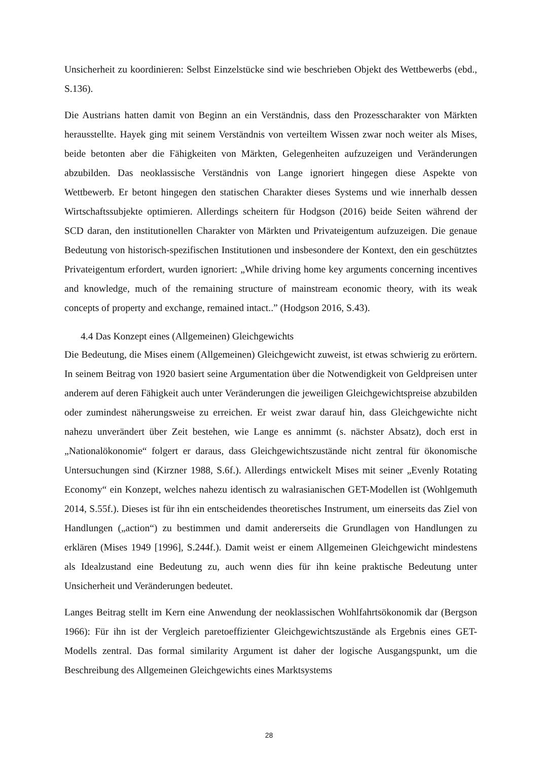Unsicherheit zu koordinieren: Selbst Einzelstücke sind wie beschrieben Objekt des Wettbewerbs (ebd., S.136).
Die Austrians hatten damit von Beginn an ein Verständnis, dass den Prozesscharakter von Märkten herausstellte. Hayek ging mit seinem Verständnis von verteiltem Wissen zwar noch weiter als Mises, beide betonten aber die Fähigkeiten von Märkten, Gelegenheiten aufzuzeigen und Veränderungen abzubilden. Das neoklassische Verständnis von Lange ignoriert hingegen diese Aspekte von Wettbewerb. Er betont hingegen den statischen Charakter dieses Systems und wie innerhalb dessen Wirtschaftssubjekte optimieren. Allerdings scheitern für Hodgson (2016) beide Seiten während der SCD daran, den institutionellen Charakter von Märkten und Privateigentum aufzuzeigen. Die genaue Bedeutung von historisch-spezifischen Institutionen und insbesondere der Kontext, den ein geschütztes Privateigentum erfordert, wurden ignoriert: „While driving home key arguments concerning incentives and knowledge, much of the remaining structure of mainstream economic theory, with its weak concepts of property and exchange, remained intact..” (Hodgson 2016, S.43).
4.4 Das Konzept eines (Allgemeinen) Gleichgewichts
Die Bedeutung, die Mises einem (Allgemeinen) Gleichgewicht zuweist, ist etwas schwierig zu erörtern. In seinem Beitrag von 1920 basiert seine Argumentation über die Notwendigkeit von Geldpreisen unter anderem auf deren Fähigkeit auch unter Veränderungen die jeweiligen Gleichgewichtspreise abzubilden oder zumindest näherungsweise zu erreichen. Er weist zwar darauf hin, dass Gleichgewichte nicht nahezu unverändert über Zeit bestehen, wie Lange es annimmt (s. nächster Absatz), doch erst in „Nationalökonomie“ folgert er daraus, dass Gleichgewichtszustände nicht zentral für ökonomische Untersuchungen sind (Kirzner 1988, S.6f.). Allerdings entwickelt Mises mit seiner „Evenly Rotating Economy“ ein Konzept, welches nahezu identisch zu walrasianischen GET-Modellen ist (Wohlgemuth 2014, S.55f.). Dieses ist für ihn ein entscheidendes theoretisches Instrument, um einerseits das Ziel von Handlungen („action“) zu bestimmen und damit andererseits die Grundlagen von Handlungen zu erklären (Mises 1949 [1996], S.244f.). Damit weist er einem Allgemeinen Gleichgewicht mindestens als Idealzustand eine Bedeutung zu, auch wenn dies für ihn keine praktische Bedeutung unter Unsicherheit und Veränderungen bedeutet.
Langes Beitrag stellt im Kern eine Anwendung der neoklassischen Wohlfahrtsökonomik dar (Bergson 1966): Für ihn ist der Vergleich paretoeffizienter Gleichgewichtszustände als Ergebnis eines GET-Modells zentral. Das formal similarity Argument ist daher der logische Ausgangspunkt, um die Beschreibung des Allgemeinen Gleichgewichts eines Marktsystems
28